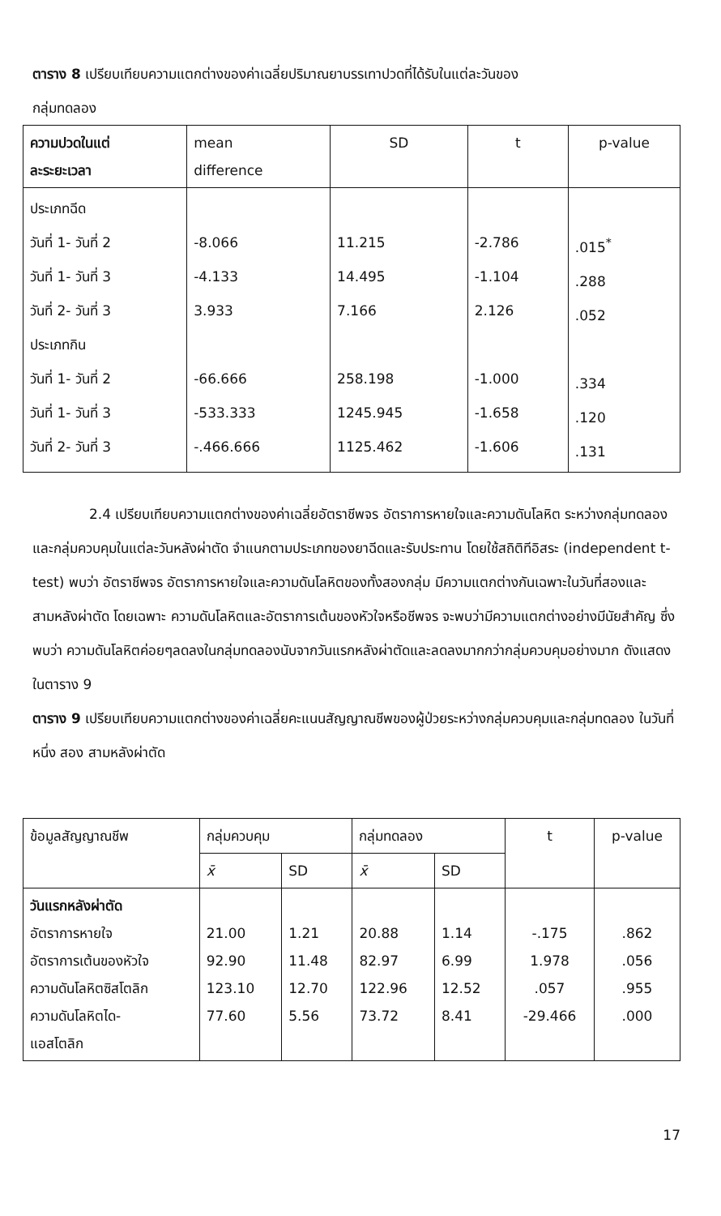ตาราง 8 เปรียบเทียบความแตกต่างของค่าเฉลี่ยปริมาณยาบรรเทาปวดที่ได้รับในแต่ละวันของ
กลุ่มทดลอง
| ความปวดในแต่ ละระยะเวลา | mean difference | SD | t | p-value |
| --- | --- | --- | --- | --- |
| ประเภทฉีด วันที่ 1- วันที่ 2 วันที่ 1- วันที่ 3 วันที่ 2- วันที่ 3 ประเภทกิน วันที่ 1- วันที่ 2 วันที่ 1- วันที่ 3 วันที่ 2- วันที่ 3 | -8.066 -4.133 3.933 -66.666 -533.333 -.466.666 | 11.215 14.495 7.166 258.198 1245.945 1125.462 | -2.786 -1.104 2.126 -1.000 -1.658 -1.606 | .015<sup>*</sup> .288 .052 .334 .120 .131 |
2.4 เปรียบเทียบความแตกต่างของค่าเฉลี่ยอัตราชีพจร อัตราการหายใจและความดันโลหิต ระหว่างกลุ่มทดลองและกลุ่มควบคุมในแต่ละวันหลังผ่าตัด จำแนกตามประเภทของยาฉีดและรับประทาน โดยใช้สถิติทีอิสระ (independent t-test) พบว่า อัตราชีพจร อัตราการหายใจและความดันโลหิตของทั้งสองกลุ่ม มีความแตกต่างกันเฉพาะในวันที่สองและสามหลังผ่าตัด โดยเฉพาะ ความดันโลหิตและอัตราการเต้นของหัวใจหรือชีพจร จะพบว่ามีความแตกต่างอย่างมีนัยสำคัญ ซึ่งพบว่า ความดันโลหิตค่อยๆลดลงในกลุ่มทดลองนับจากวันแรกหลังผ่าตัดและลดลงมากกว่ากลุ่มควบคุมอย่างมาก ดังแสดงในตาราง 9
ตาราง 9 เปรียบเทียบความแตกต่างของค่าเฉลี่ยคะแนนสัญญาณชีพของผู้ป่วยระหว่างกลุ่มควบคุมและกลุ่มทดลอง ในวันที่ หนึ่ง สอง สามหลังผ่าตัด
| ข้อมูลสัญญาณชีพ | กลุ่มควบคุม | | กลุ่มทดลอง | | t | p-value |
| --- | --- | --- | --- | --- | --- | --- |
| | x̄ | SD | x̄ | SD | | |
| วันแรกหลังผ่าตัด อัตราการหายใจ อัตราการเต้นของหัวใจ ความดันโลหิตซิสโตลิก ความดันโลหิตได- แอสโตลิก | 21.00 92.90 123.10 77.60 | 1.21 11.48 12.70 5.56 | 20.88 82.97 122.96 73.72 | 1.14 6.99 12.52 8.41 | -.175 1.978 .057 -29.466 | .862 .056 .955 .000 |
17